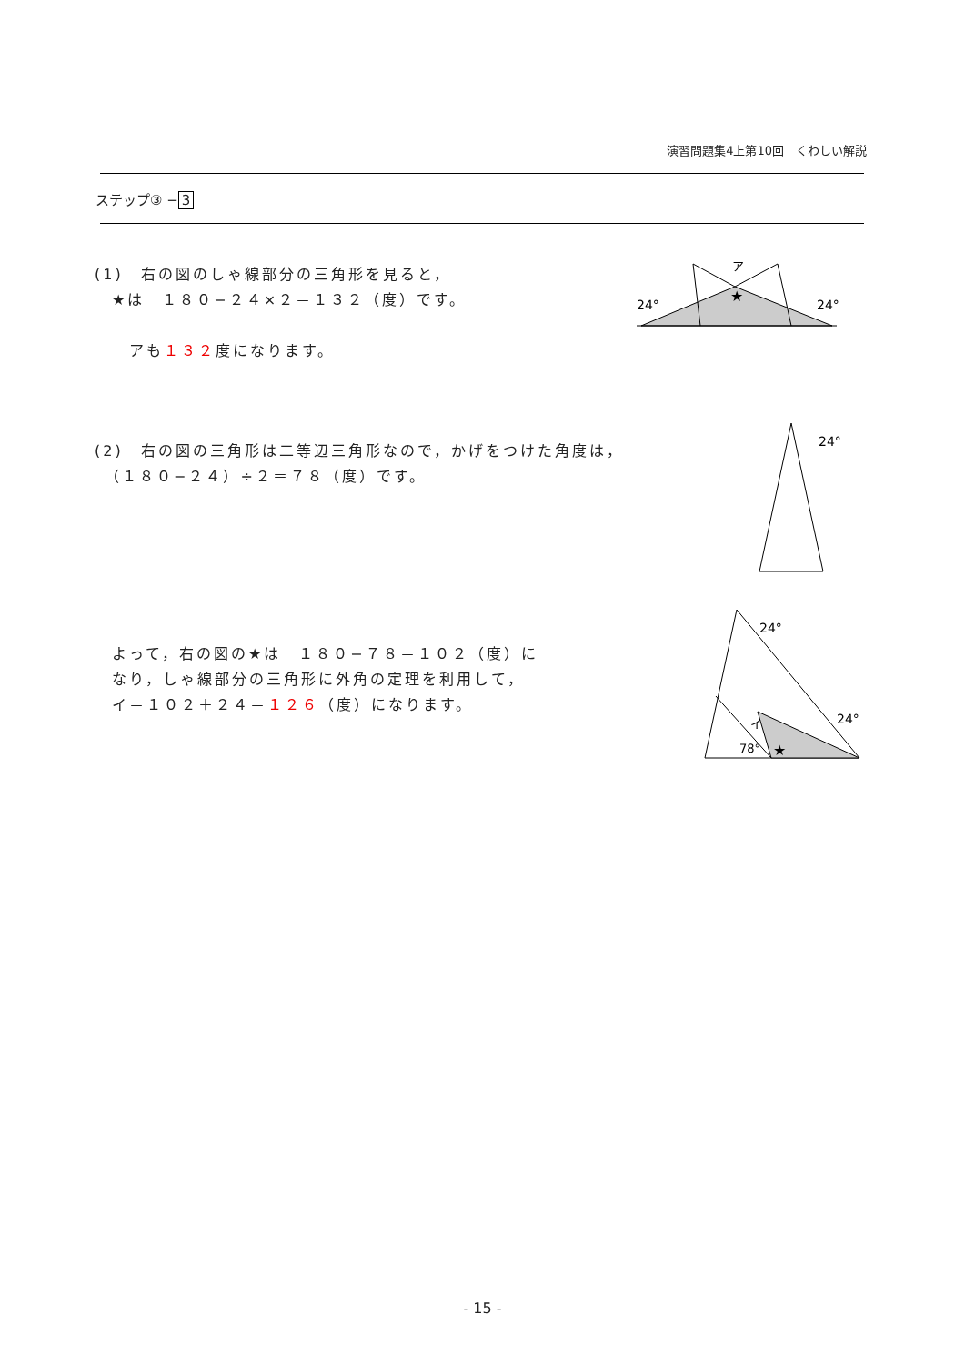演習問題集4上第10回　くわしい解説
ステップ③ − 3
(1)　右の図のしゃ線部分の三角形を見ると，
　★は　１８０−２４×２＝１３２（度）です。
　　アも１３２度になります。
ア
★
24°
24°
(2)　右の図の三角形は二等辺三角形なので，かげをつけた角度は，
　（１８０−２４）÷２＝７８（度）です。
24°
　よって，右の図の★は　１８０−７８＝１０２（度）に
　なり，しゃ線部分の三角形に外角の定理を利用して，
　イ＝１０２＋２４＝１２６（度）になります。
24°
24°
イ
78°
★
- 15 -